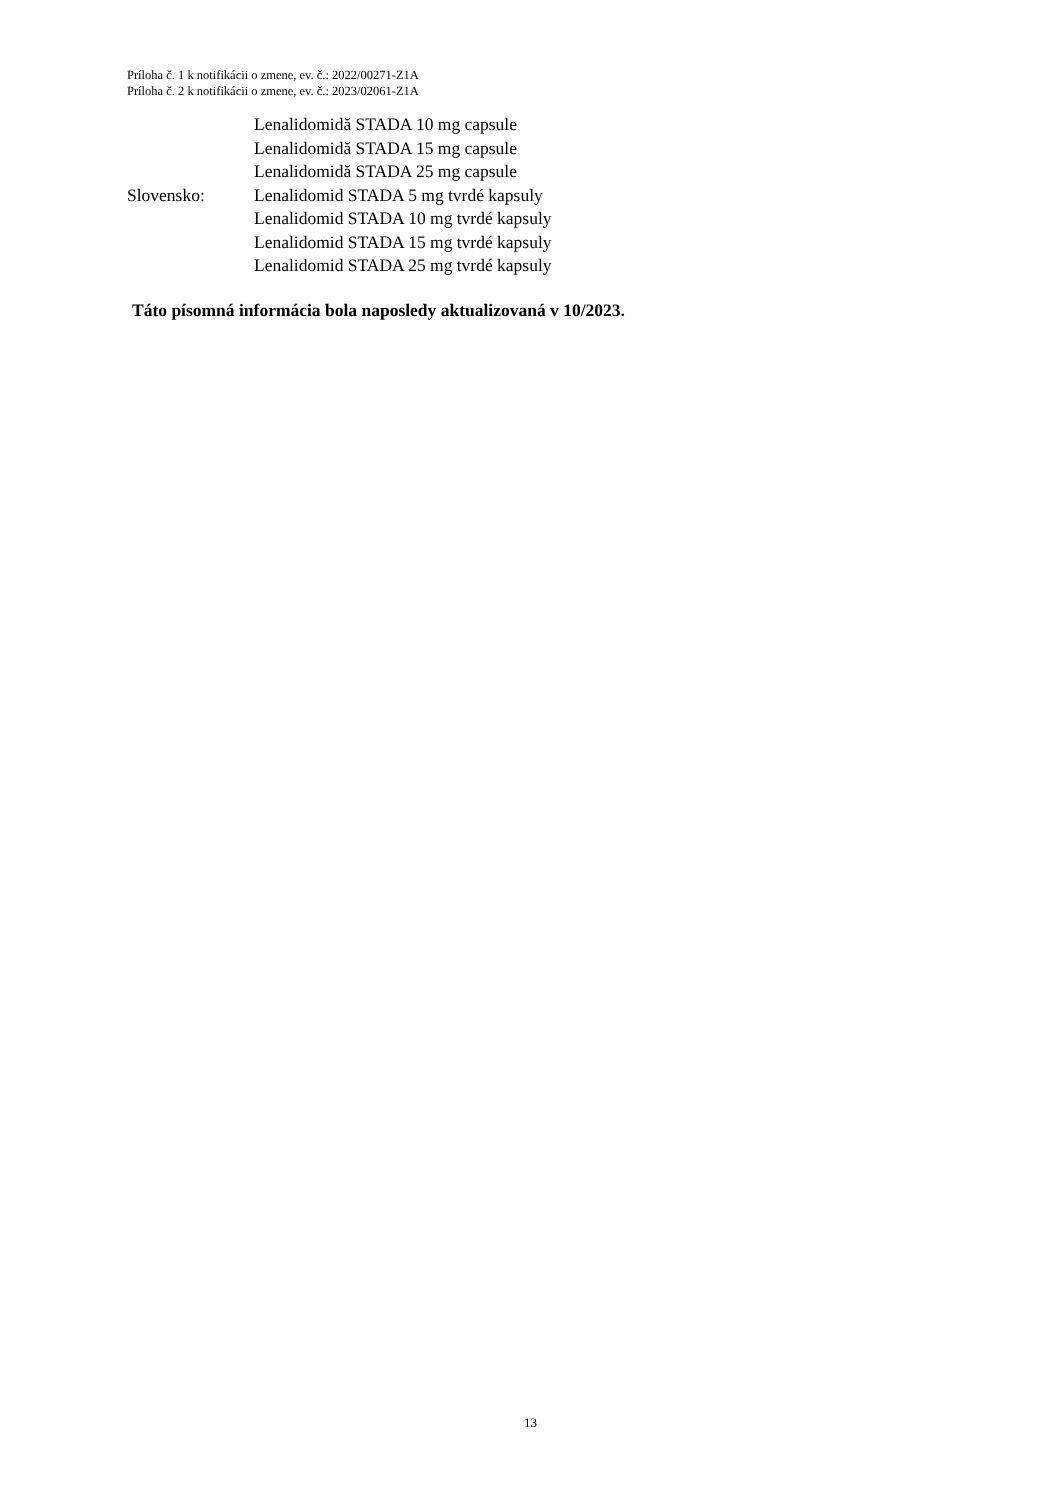Príloha č. 1 k notifikácii o zmene, ev. č.: 2022/00271-Z1A
Príloha č. 2 k notifikácii o zmene, ev. č.: 2023/02061-Z1A
Lenalidomidă STADA 10 mg capsule
Lenalidomidă STADA 15 mg capsule
Lenalidomidă STADA 25 mg capsule
Slovensko: Lenalidomid STADA 5 mg tvrdé kapsuly
Lenalidomid STADA 10 mg tvrdé kapsuly
Lenalidomid STADA 15 mg tvrdé kapsuly
Lenalidomid STADA 25 mg tvrdé kapsuly
Táto písomná informácia bola naposledy aktualizovaná v 10/2023.
13